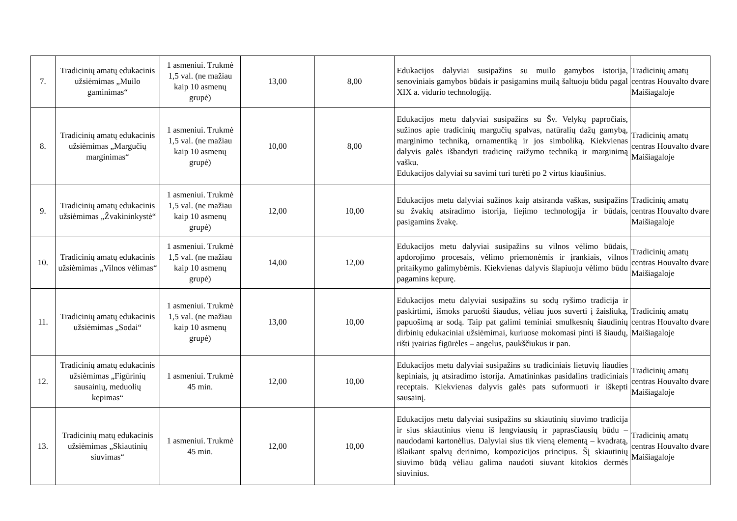| 7. | Tradicinių amatų edukacinis užsiėmimas „Muilo gaminimas“ | 1 asmeniui. Trukmė 1,5 val. (ne mažiau kaip 10 asmenų grupė) | 13,00 | 8,00 | Edukacijos dalyviai susipažins su muilo gamybos istorija, senoviniais gamybos būdais ir pasigamins muilą šaltuoju būdu pagal XIX a. vidurio technologiją. | Tradicinių amatų centras Houvalto dvare Maišiagaloje |
| 8. | Tradicinių amatų edukacinis užsiėmimas „Margučių marginimas“ | 1 asmeniui. Trukmė 1,5 val. (ne mažiau kaip 10 asmenų grupė) | 10,00 | 8,00 | Edukacijos metu dalyviai susipažins su Šv. Velykų papročiais, sužinos apie tradicinių margučių spalvas, natūralių dažų gamybą, marginimo techniką, ornamentiką ir jos simboliką. Kiekvienas dalyvis galės išbandyti tradicinę raižymo techniką ir marginimą vašku. Edukacijos dalyviai su savimi turi turėti po 2 virtus kiaušinius. | Tradicinių amatų centras Houvalto dvare Maišiagaloje |
| 9. | Tradicinių amatų edukacinis užsiėmimas „Žvakininkystė“ | 1 asmeniui. Trukmė 1,5 val. (ne mažiau kaip 10 asmenų grupė) | 12,00 | 10,00 | Edukacijos metu dalyviai sužinos kaip atsiranda vaškas, susipažins su žvakių atsiradimo istorija, liejimo technologija ir būdais, pasigamins žvakę. | Tradicinių amatų centras Houvalto dvare Maišiagaloje |
| 10. | Tradicinių amatų edukacinis užsiėmimas „Vilnos vėlimas“ | 1 asmeniui. Trukmė 1,5 val. (ne mažiau kaip 10 asmenų grupė) | 14,00 | 12,00 | Edukacijos metu dalyviai susipažins su vilnos vėlimo būdais, apdorojimo procesais, vėlimo priemonėmis ir įrankiais, vilnos pritaikymo galimybėmis. Kiekvienas dalyvis šlapiuoju vėlimo būdu pagamins kepurę. | Tradicinių amatų centras Houvalto dvare Maišiagaloje |
| 11. | Tradicinių amatų edukacinis užsiėmimas „Sodai“ | 1 asmeniui. Trukmė 1,5 val. (ne mažiau kaip 10 asmenų grupė) | 13,00 | 10,00 | Edukacijos metu dalyviai susipažins su sodų ryšimo tradicija ir paskirtimi, išmoks paruošti šiaudus, vėliau juos suverti į žaisliuką, papuošimą ar sodą. Taip pat galimi teminiai smulkesnių šiaudinių dirbinių edukaciniai užsiėmimai, kuriuose mokomasi pinti iš šiaudų, rišti įvairias figūrėles – angelus, paukščiukus ir pan. | Tradicinių amatų centras Houvalto dvare Maišiagaloje |
| 12. | Tradicinių amatų edukacinis užsiėmimas „Figūrinių sausainių, meduolių kepimas“ | 1 asmeniui. Trukmė 45 min. | 12,00 | 10,00 | Edukacijos metu dalyviai susipažins su tradiciniais lietuvių liaudies kepiniais, jų atsiradimo istorija. Amatininkas pasidalins tradiciniais receptais. Kiekvienas dalyvis galės pats suformuoti ir iškepti sausainį. | Tradicinių amatų centras Houvalto dvare Maišiagaloje |
| 13. | Tradicinių matų edukacinis užsiėmimas „Skiautinių siuvimas“ | 1 asmeniui. Trukmė 45 min. | 12,00 | 10,00 | Edukacijos metu dalyviai susipažins su skiautinių siuvimo tradicija ir sius skiautinius vienu iš lengviausių ir paprasčiausių būdu – naudodami kartonėlius. Dalyviai sius tik vieną elementą – kvadratą, išlaikant spalvų derinimo, kompozicijos principus. Šį skiautinių siuvimo būdą vėliau galima naudoti siuvant kitokios dermės siuvinius. | Tradicinių amatų centras Houvalto dvare Maišiagaloje |